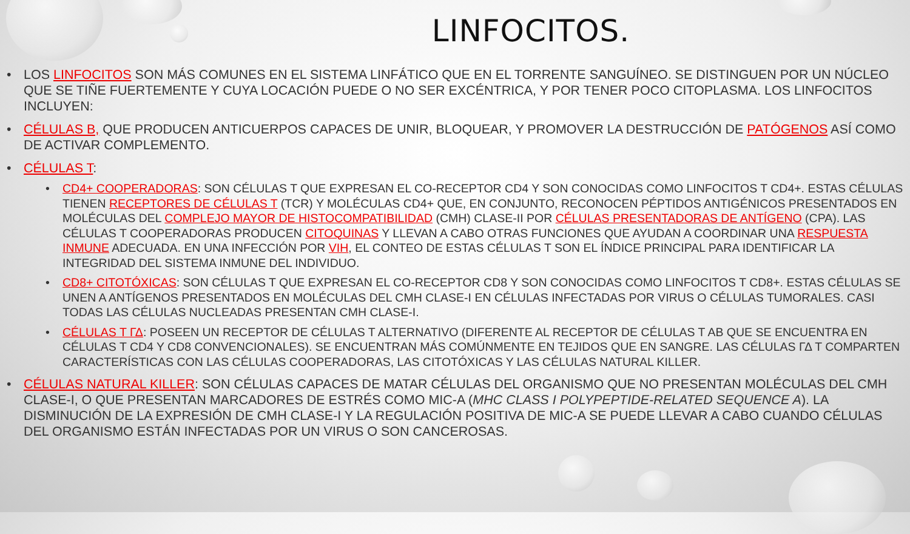LINFOCITOS.
LOS LINFOCITOS SON MÁS COMUNES EN EL SISTEMA LINFÁTICO QUE EN EL TORRENTE SANGUÍNEO. SE DISTINGUEN POR UN NÚCLEO QUE SE TIÑE FUERTEMENTE Y CUYA LOCACIÓN PUEDE O NO SER EXCÉNTRICA, Y POR TENER POCO CITOPLASMA. LOS LINFOCITOS INCLUYEN:
CÉLULAS B, QUE PRODUCEN ANTICUERPOS CAPACES DE UNIR, BLOQUEAR, Y PROMOVER LA DESTRUCCIÓN DE PATÓGENOS ASÍ COMO DE ACTIVAR COMPLEMENTO.
CÉLULAS T:
CD4+ COOPERADORAS: SON CÉLULAS T QUE EXPRESAN EL CO-RECEPTOR CD4 Y SON CONOCIDAS COMO LINFOCITOS T CD4+. ESTAS CÉLULAS TIENEN RECEPTORES DE CÉLULAS T (TCR) Y MOLÉCULAS CD4+ QUE, EN CONJUNTO, RECONOCEN PÉPTIDOS ANTIGÉNICOS PRESENTADOS EN MOLÉCULAS DEL COMPLEJO MAYOR DE HISTOCOMPATIBILIDAD (CMH) CLASE-II POR CÉLULAS PRESENTADORAS DE ANTÍGENO (CPA). LAS CÉLULAS T COOPERADORAS PRODUCEN CITOQUINAS Y LLEVAN A CABO OTRAS FUNCIONES QUE AYUDAN A COORDINAR UNA RESPUESTA INMUNE ADECUADA. EN UNA INFECCIÓN POR VIH, EL CONTEO DE ESTAS CÉLULAS T SON EL ÍNDICE PRINCIPAL PARA IDENTIFICAR LA INTEGRIDAD DEL SISTEMA INMUNE DEL INDIVIDUO.
CD8+ CITOTÓXICAS: SON CÉLULAS T QUE EXPRESAN EL CO-RECEPTOR CD8 Y SON CONOCIDAS COMO LINFOCITOS T CD8+. ESTAS CÉLULAS SE UNEN A ANTÍGENOS PRESENTADOS EN MOLÉCULAS DEL CMH CLASE-I EN CÉLULAS INFECTADAS POR VIRUS O CÉLULAS TUMORALES. CASI TODAS LAS CÉLULAS NUCLEADAS PRESENTAN CMH CLASE-I.
CÉLULAS T ΓΔ: POSEEN UN RECEPTOR DE CÉLULAS T ALTERNATIVO (DIFERENTE AL RECEPTOR DE CÉLULAS T AB QUE SE ENCUENTRA EN CÉLULAS T CD4 Y CD8 CONVENCIONALES). SE ENCUENTRAN MÁS COMÚNMENTE EN TEJIDOS QUE EN SANGRE. LAS CÉLULAS ΓΔ T COMPARTEN CARACTERÍSTICAS CON LAS CÉLULAS COOPERADORAS, LAS CITOTÓXICAS Y LAS CÉLULAS NATURAL KILLER.
CÉLULAS NATURAL KILLER: SON CÉLULAS CAPACES DE MATAR CÉLULAS DEL ORGANISMO QUE NO PRESENTAN MOLÉCULAS DEL CMH CLASE-I, O QUE PRESENTAN MARCADORES DE ESTRÉS COMO MIC-A (MHC CLASS I POLYPEPTIDE-RELATED SEQUENCE A). LA DISMINUCIÓN DE LA EXPRESIÓN DE CMH CLASE-I Y LA REGULACIÓN POSITIVA DE MIC-A SE PUEDE LLEVAR A CABO CUANDO CÉLULAS DEL ORGANISMO ESTÁN INFECTADAS POR UN VIRUS O SON CANCEROSAS.